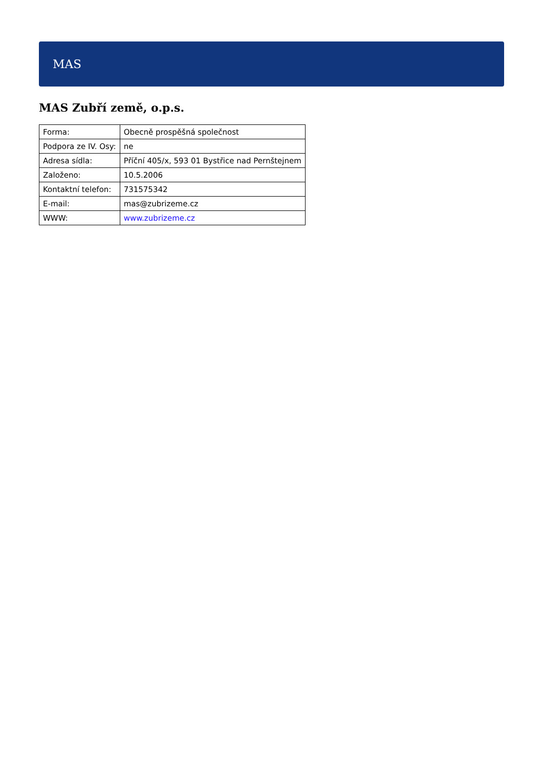MAS
MAS Zubří země, o.p.s.
| Forma: | Obecně prospěšná společnost |
| Podpora ze IV. Osy: | ne |
| Adresa sídla: | Příční 405/x, 593 01 Bystřice nad Pernštejnem |
| Založeno: | 10.5.2006 |
| Kontaktní telefon: | 731575342 |
| E-mail: | mas@zubrizeme.cz |
| WWW: | www.zubrizeme.cz |